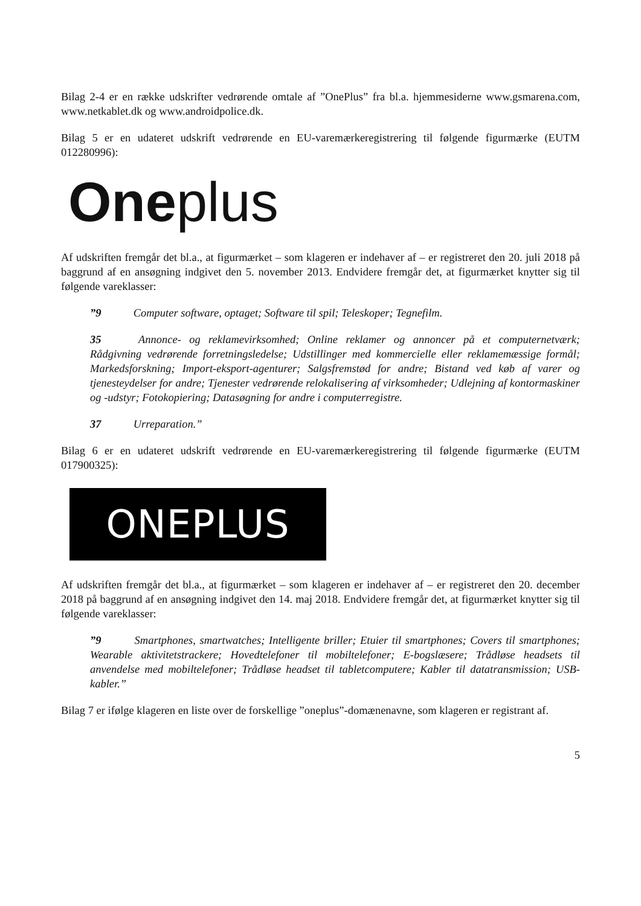Bilag 2-4 er en række udskrifter vedrørende omtale af ”OnePlus” fra bl.a. hjemmesiderne www.gsmarena.com, www.netkablet.dk og www.androidpolice.dk.
Bilag 5 er en udateret udskrift vedrørende en EU-varemærkeregistrering til følgende figurmærke (EUTM 012280996):
Oneplus
Af udskriften fremgår det bl.a., at figurmærket – som klageren er indehaver af – er registreret den 20. juli 2018 på baggrund af en ansøgning indgivet den 5. november 2013. Endvidere fremgår det, at figurmærket knytter sig til følgende vareklasser:
”9 Computer software, optaget; Software til spil; Teleskoper; Tegnefilm.
35 Annonce- og reklamevirksomhed; Online reklamer og annoncer på et computernetværk; Rådgivning vedrørende forretningsledelse; Udstillinger med kommercielle eller reklamemæssige formål; Markedsforskning; Import-eksport-agenturer; Salgsfremstød for andre; Bistand ved køb af varer og tjenesteydelser for andre; Tjenester vedrørende relokalisering af virksomheder; Udlejning af kontormaskiner og -udstyr; Fotokopiering; Datasøgning for andre i computerregistre.
37 Urreparation.”
Bilag 6 er en udateret udskrift vedrørende en EU-varemærkeregistrering til følgende figurmærke (EUTM 017900325):
ONEPLUS
Af udskriften fremgår det bl.a., at figurmærket – som klageren er indehaver af – er registreret den 20. december 2018 på baggrund af en ansøgning indgivet den 14. maj 2018. Endvidere fremgår det, at figurmærket knytter sig til følgende vareklasser:
”9 Smartphones, smartwatches; Intelligente briller; Etuier til smartphones; Covers til smartphones; Wearable aktivitetstrackere; Hovedtelefoner til mobiltelefoner; E-bogslæsere; Trådløse headsets til anvendelse med mobiltelefoner; Trådløse headset til tabletcomputere; Kabler til datatransmission; USB-kabler.”
Bilag 7 er ifølge klageren en liste over de forskellige ”oneplus”-domænenavne, som klageren er registrant af.
5